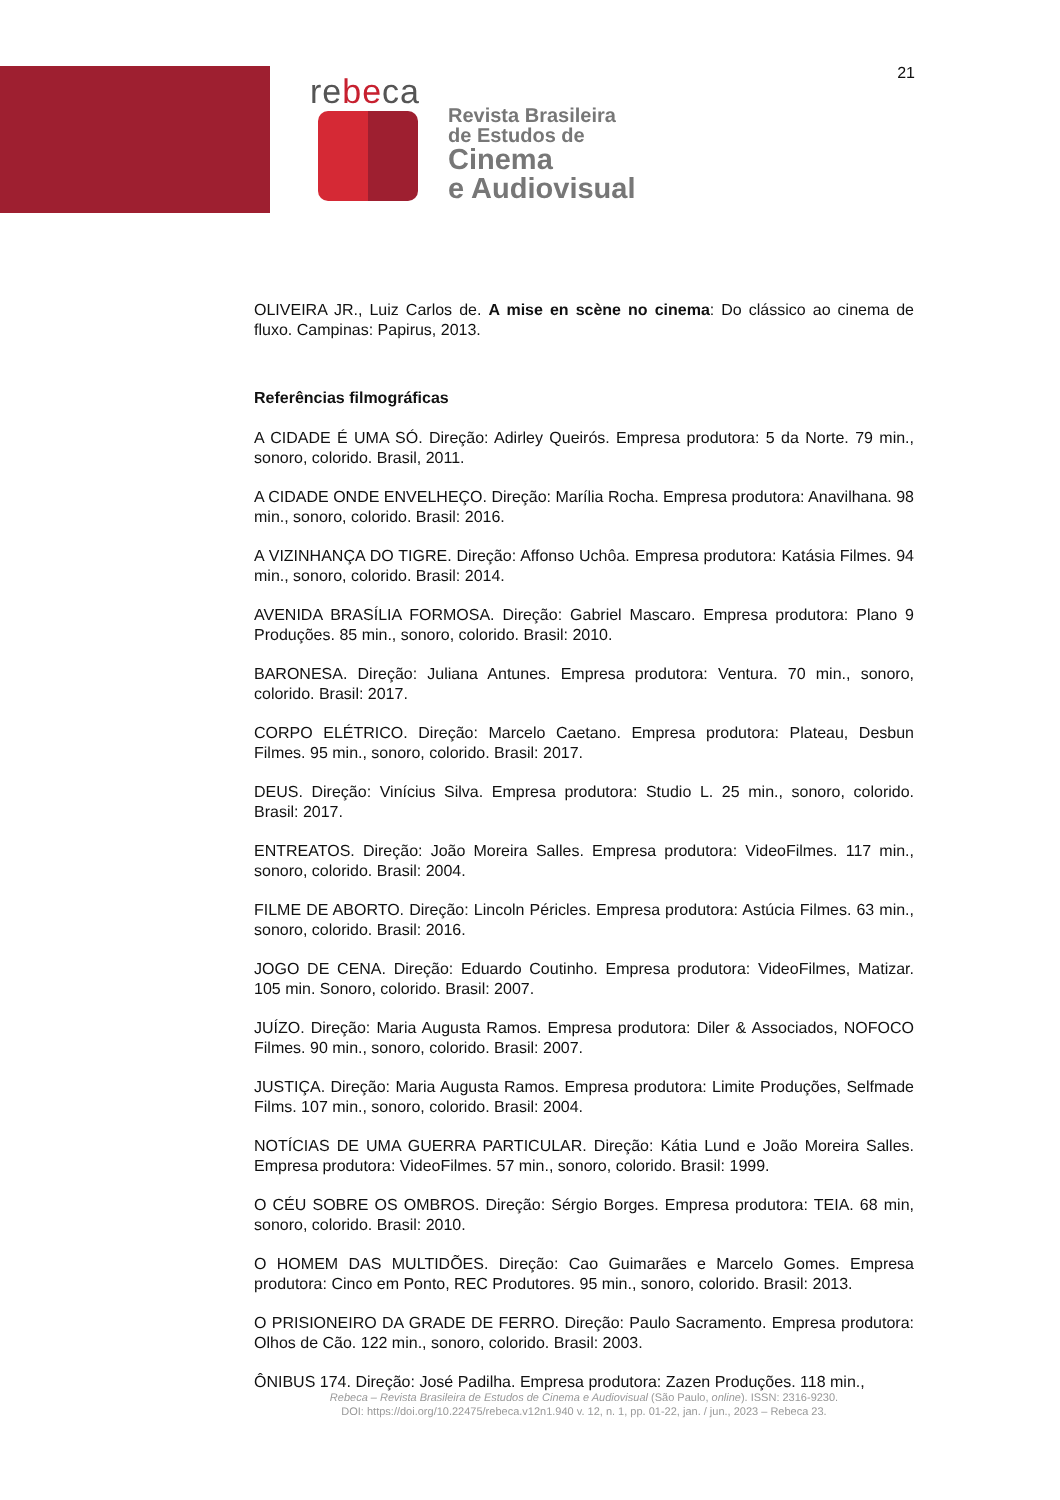21
rebeca
Revista Brasileira
de Estudos de
Cinema
e Audiovisual
OLIVEIRA JR., Luiz Carlos de. A mise en scène no cinema: Do clássico ao cinema de fluxo. Campinas: Papirus, 2013.
Referências filmográficas
A CIDADE É UMA SÓ. Direção: Adirley Queirós. Empresa produtora: 5 da Norte. 79 min., sonoro, colorido. Brasil, 2011.
A CIDADE ONDE ENVELHEÇO. Direção: Marília Rocha. Empresa produtora: Anavilhana. 98 min., sonoro, colorido. Brasil: 2016.
A VIZINHANÇA DO TIGRE. Direção: Affonso Uchôa. Empresa produtora: Katásia Filmes. 94 min., sonoro, colorido. Brasil: 2014.
AVENIDA BRASÍLIA FORMOSA. Direção: Gabriel Mascaro. Empresa produtora: Plano 9 Produções. 85 min., sonoro, colorido. Brasil: 2010.
BARONESA. Direção: Juliana Antunes. Empresa produtora: Ventura. 70 min., sonoro, colorido. Brasil: 2017.
CORPO ELÉTRICO. Direção: Marcelo Caetano. Empresa produtora: Plateau, Desbun Filmes. 95 min., sonoro, colorido. Brasil: 2017.
DEUS. Direção: Vinícius Silva. Empresa produtora: Studio L. 25 min., sonoro, colorido. Brasil: 2017.
ENTREATOS. Direção: João Moreira Salles. Empresa produtora: VideoFilmes. 117 min., sonoro, colorido. Brasil: 2004.
FILME DE ABORTO. Direção: Lincoln Péricles. Empresa produtora: Astúcia Filmes. 63 min., sonoro, colorido. Brasil: 2016.
JOGO DE CENA. Direção: Eduardo Coutinho. Empresa produtora: VideoFilmes, Matizar. 105 min. Sonoro, colorido. Brasil: 2007.
JUÍZO. Direção: Maria Augusta Ramos. Empresa produtora: Diler & Associados, NOFOCO Filmes. 90 min., sonoro, colorido. Brasil: 2007.
JUSTIÇA. Direção: Maria Augusta Ramos. Empresa produtora: Limite Produções, Selfmade Films. 107 min., sonoro, colorido. Brasil: 2004.
NOTÍCIAS DE UMA GUERRA PARTICULAR. Direção: Kátia Lund e João Moreira Salles. Empresa produtora: VideoFilmes. 57 min., sonoro, colorido. Brasil: 1999.
O CÉU SOBRE OS OMBROS. Direção: Sérgio Borges. Empresa produtora: TEIA. 68 min, sonoro, colorido. Brasil: 2010.
O HOMEM DAS MULTIDÕES. Direção: Cao Guimarães e Marcelo Gomes. Empresa produtora: Cinco em Ponto, REC Produtores. 95 min., sonoro, colorido. Brasil: 2013.
O PRISIONEIRO DA GRADE DE FERRO. Direção: Paulo Sacramento. Empresa produtora: Olhos de Cão. 122 min., sonoro, colorido. Brasil: 2003.
ÔNIBUS 174. Direção: José Padilha. Empresa produtora: Zazen Produções. 118 min.,
Rebeca – Revista Brasileira de Estudos de Cinema e Audiovisual (São Paulo, online). ISSN: 2316-9230.
DOI: https://doi.org/10.22475/rebeca.v12n1.940 v. 12, n. 1, pp. 01-22, jan. / jun., 2023 – Rebeca 23.